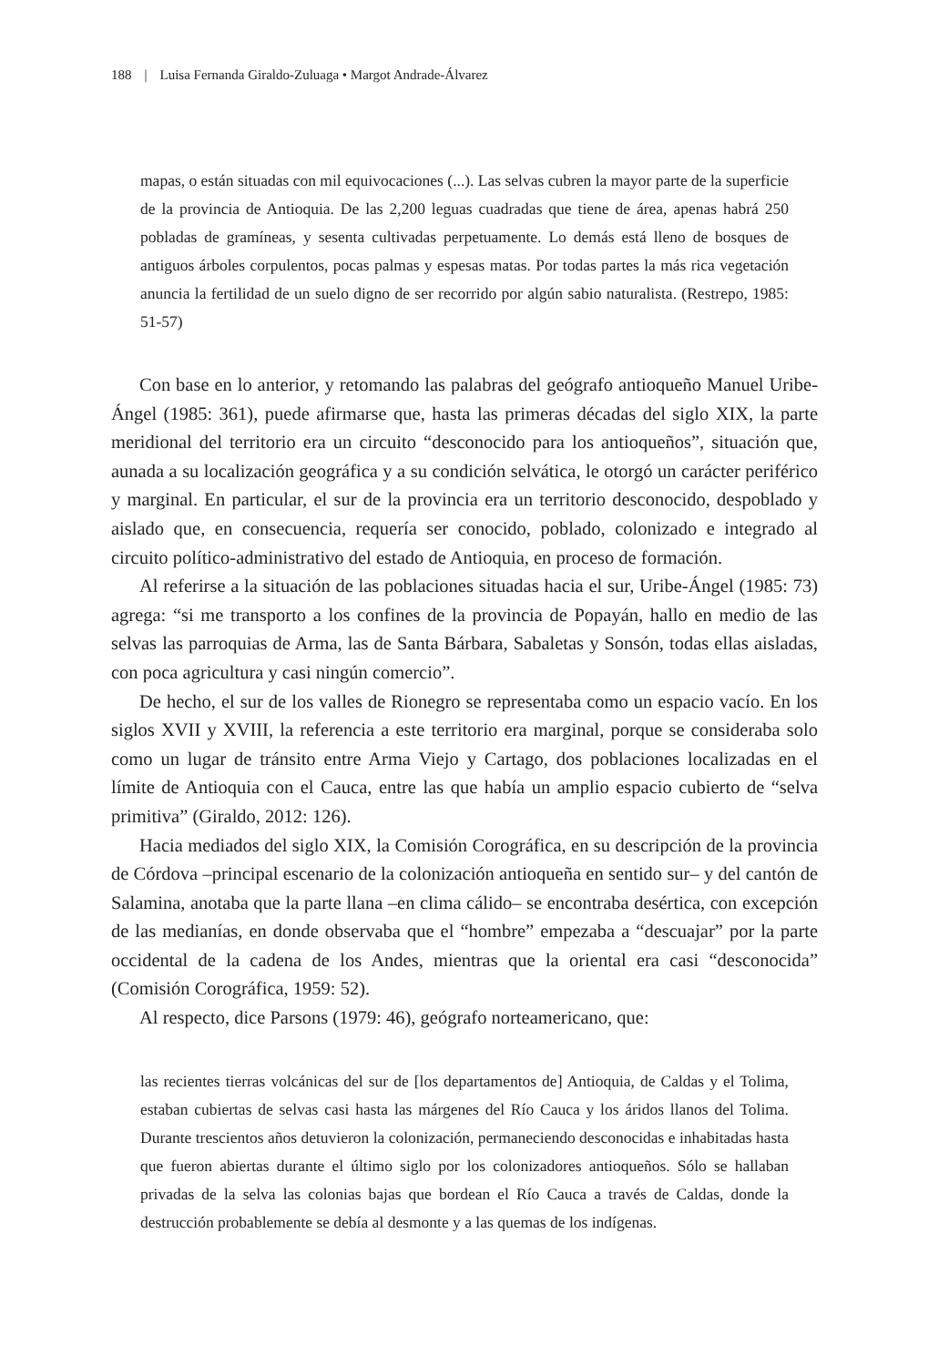188 | Luisa Fernanda Giraldo-Zuluaga • Margot Andrade-Álvarez
mapas, o están situadas con mil equivocaciones (...). Las selvas cubren la mayor parte de la superficie de la provincia de Antioquia. De las 2,200 leguas cuadradas que tiene de área, apenas habrá 250 pobladas de gramíneas, y sesenta cultivadas perpetuamente. Lo demás está lleno de bosques de antiguos árboles corpulentos, pocas palmas y espesas matas. Por todas partes la más rica vegetación anuncia la fertilidad de un suelo digno de ser recorrido por algún sabio naturalista. (Restrepo, 1985: 51-57)
Con base en lo anterior, y retomando las palabras del geógrafo antioqueño Manuel Uribe-Ángel (1985: 361), puede afirmarse que, hasta las primeras décadas del siglo XIX, la parte meridional del territorio era un circuito “desconocido para los antioqueños”, situación que, aunada a su localización geográfica y a su condición selvática, le otorgó un carácter periférico y marginal. En particular, el sur de la provincia era un territorio desconocido, despoblado y aislado que, en consecuencia, requería ser conocido, poblado, colonizado e integrado al circuito político-administrativo del estado de Antioquia, en proceso de formación.
Al referirse a la situación de las poblaciones situadas hacia el sur, Uribe-Ángel (1985: 73) agrega: “si me transporto a los confines de la provincia de Popayán, hallo en medio de las selvas las parroquias de Arma, las de Santa Bárbara, Sabaletas y Sonsón, todas ellas aisladas, con poca agricultura y casi ningún comercio”.
De hecho, el sur de los valles de Rionegro se representaba como un espacio vacío. En los siglos XVII y XVIII, la referencia a este territorio era marginal, porque se consideraba solo como un lugar de tránsito entre Arma Viejo y Cartago, dos poblaciones localizadas en el límite de Antioquia con el Cauca, entre las que había un amplio espacio cubierto de “selva primitiva” (Giraldo, 2012: 126).
Hacia mediados del siglo XIX, la Comisión Corográfica, en su descripción de la provincia de Córdova –principal escenario de la colonización antioqueña en sentido sur– y del cantón de Salamina, anotaba que la parte llana –en clima cálido– se encontraba desértica, con excepción de las medianías, en donde observaba que el “hombre” empezaba a “descuajar” por la parte occidental de la cadena de los Andes, mientras que la oriental era casi “desconocida” (Comisión Corográfica, 1959: 52).
Al respecto, dice Parsons (1979: 46), geógrafo norteamericano, que:
las recientes tierras volcánicas del sur de [los departamentos de] Antioquia, de Caldas y el Tolima, estaban cubiertas de selvas casi hasta las márgenes del Río Cauca y los áridos llanos del Tolima. Durante trescientos años detuvieron la colonización, permaneciendo desconocidas e inhabitadas hasta que fueron abiertas durante el último siglo por los colonizadores antioqueños. Sólo se hallaban privadas de la selva las colonias bajas que bordean el Río Cauca a través de Caldas, donde la destrucción probablemente se debía al desmonte y a las quemas de los indígenas.